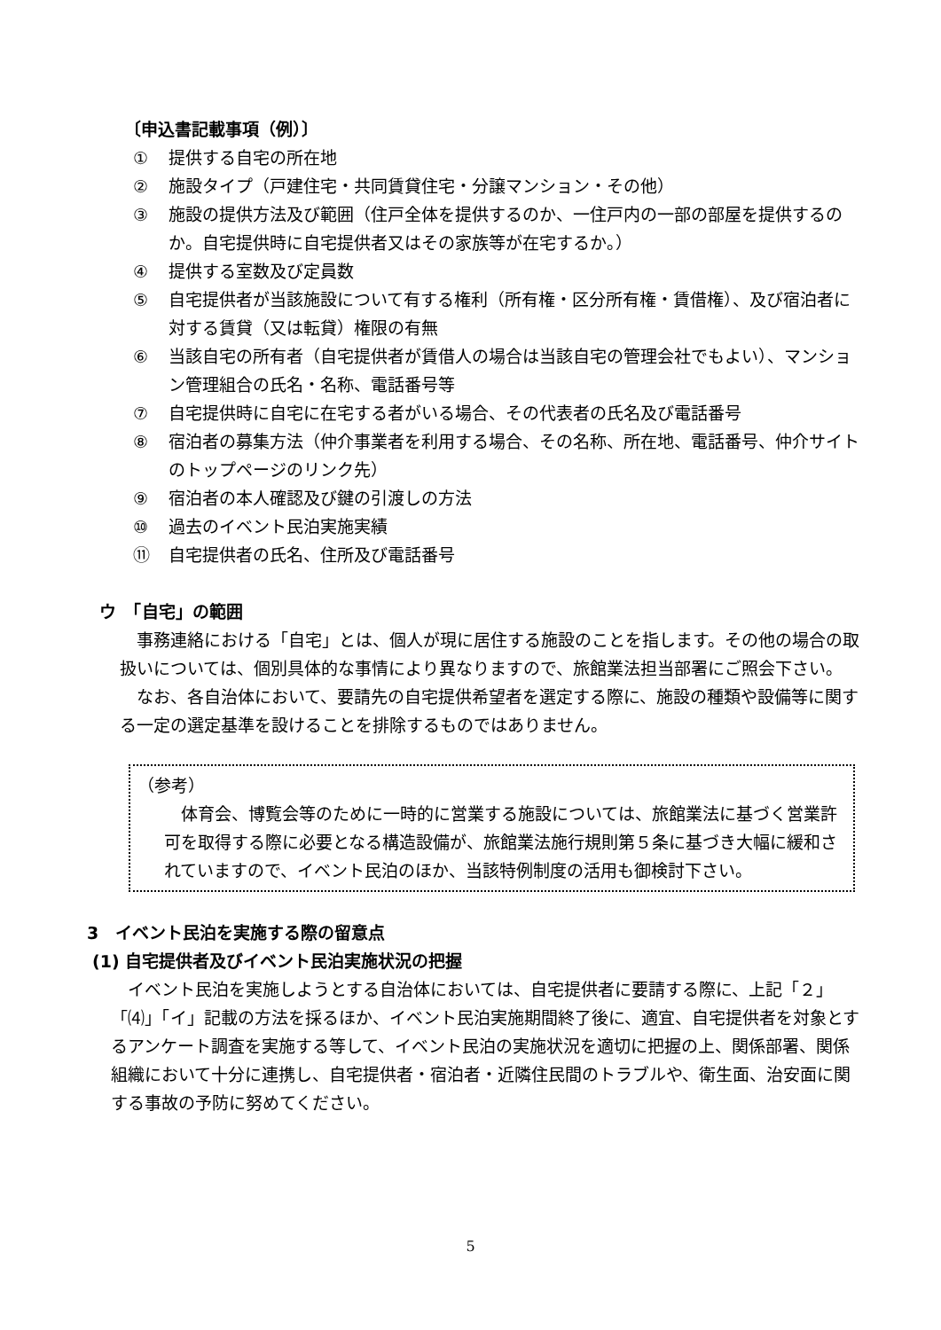〔申込書記載事項（例）〕
① 提供する自宅の所在地
② 施設タイプ（戸建住宅・共同賃貸住宅・分譲マンション・その他）
③ 施設の提供方法及び範囲（住戸全体を提供するのか、一住戸内の一部の部屋を提供するのか。自宅提供時に自宅提供者又はその家族等が在宅するか。）
④ 提供する室数及び定員数
⑤ 自宅提供者が当該施設について有する権利（所有権・区分所有権・賃借権）、及び宿泊者に対する賃貸（又は転貸）権限の有無
⑥ 当該自宅の所有者（自宅提供者が賃借人の場合は当該自宅の管理会社でもよい）、マンション管理組合の氏名・名称、電話番号等
⑦ 自宅提供時に自宅に在宅する者がいる場合、その代表者の氏名及び電話番号
⑧ 宿泊者の募集方法（仲介事業者を利用する場合、その名称、所在地、電話番号、仲介サイトのトップページのリンク先）
⑨ 宿泊者の本人確認及び鍵の引渡しの方法
⑩ 過去のイベント民泊実施実績
⑪ 自宅提供者の氏名、住所及び電話番号
ウ　「自宅」の範囲
　事務連絡における「自宅」とは、個人が現に居住する施設のことを指します。その他の場合の取扱いについては、個別具体的な事情により異なりますので、旅館業法担当部署にご照会下さい。
　なお、各自治体において、要請先の自宅提供希望者を選定する際に、施設の種類や設備等に関する一定の選定基準を設けることを排除するものではありません。
（参考）
　体育会、博覧会等のために一時的に営業する施設については、旅館業法に基づく営業許可を取得する際に必要となる構造設備が、旅館業法施行規則第５条に基づき大幅に緩和されていますので、イベント民泊のほか、当該特例制度の活用も御検討下さい。
3　イベント民泊を実施する際の留意点
(1) 自宅提供者及びイベント民泊実施状況の把握
　イベント民泊を実施しようとする自治体においては、自宅提供者に要請する際に、上記「２」「⑷」「イ」記載の方法を採るほか、イベント民泊実施期間終了後に、適宜、自宅提供者を対象とするアンケート調査を実施する等して、イベント民泊の実施状況を適切に把握の上、関係部署、関係組織において十分に連携し、自宅提供者・宿泊者・近隣住民間のトラブルや、衛生面、治安面に関する事故の予防に努めてください。
5